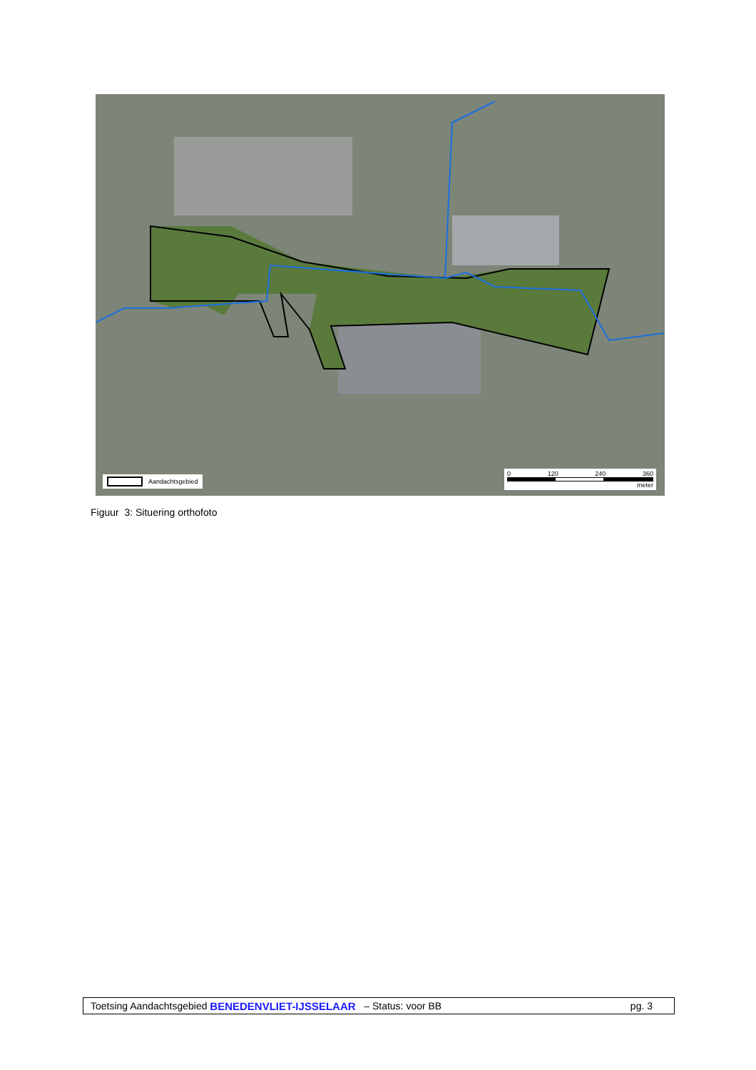Aandachtsgebied
0 120 240 360
meter
Figuur 3: Situering orthofoto
Toetsing Aandachtsgebied BENEDENVLIET-IJSSELAAR – Status: voor BB pg. 3